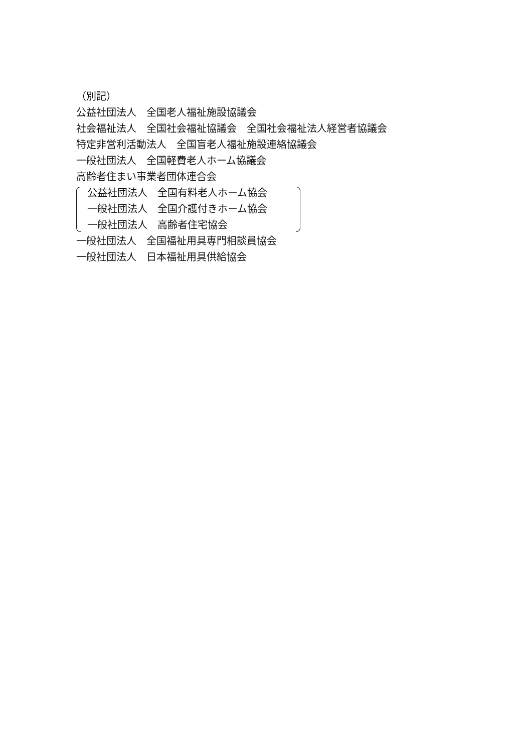（別記）
公益社団法人　全国老人福祉施設協議会
社会福祉法人　全国社会福祉協議会　全国社会福祉法人経営者協議会
特定非営利活動法人　全国盲老人福祉施設連絡協議会
一般社団法人　全国軽費老人ホーム協議会
高齢者住まい事業者団体連合会
公益社団法人　全国有料老人ホーム協会
一般社団法人　全国介護付きホーム協会
一般社団法人　高齢者住宅協会
一般社団法人　全国福祉用具専門相談員協会
一般社団法人　日本福祉用具供給協会